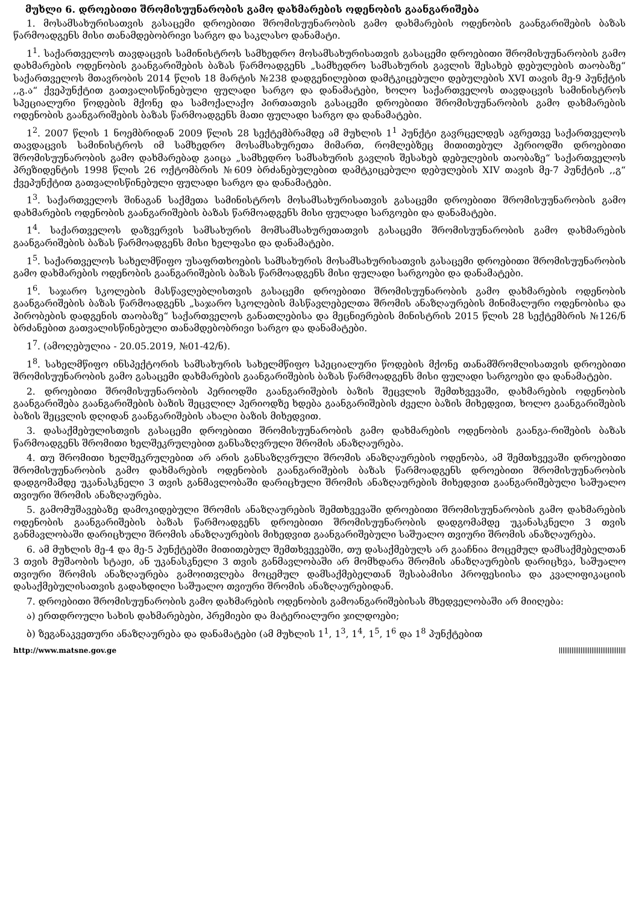მუხლი 6. დროებითი შრომისუუნარობის გამო დახმარების ოდენობის გაანგარიშება
1. მოსამსახურისათვის გასაცემი დროებითი შრომისუუნარობის გამო დახმარების ოდენობის გაანგარიშების ბაზას წარმოადგენს მისი თანამდებობრივი სარგო და საკლასო დანამატი.
1<sup>1</sup>. საქართველოს თავდაცვის სამინისტროს სამხედრო მოსამსახურისათვის გასაცემი დროებითი შრომისუუნარობის გამო დახმარების ოდენობის გაანგარიშების ბაზას წარმოადგენს „სამხედრო სამსახურის გავლის შესახებ დებულების თაობაზე“ საქართველოს მთავრობის 2014 წლის 18 მარტის №238 დადგენილებით დამტკიცებული დებულების XVI თავის მე-9 პუნქტის ,,გ.ა“ ქვეპუნქტით გათვალისწინებული ფულადი სარგო და დანამატები, ხოლო საქართველოს თავდაცვის სამინისტროს სპეციალური წოდების მქონე და სამოქალაქო პირთათვის გასაცემი დროებითი შრომისუუნარობის გამო დახმარების ოდენობის გაანგარიშების ბაზას წარმოადგენს მათი ფულადი სარგო და დანამატები.
1<sup>2</sup>. 2007 წლის 1 ნოემბრიდან 2009 წლის 28 სექტემბრამდე ამ მუხლის 1<sup>1</sup> პუნქტი გავრცელდეს აგრეთვე საქართველოს თავდაცვის სამინისტროს იმ სამხედრო მოსამსახურეთა მიმართ, რომლებზეც მითითებულ პერიოდში დროებითი შრომისუუნარობის გამო დახმარებად გაიცა „სამხედრო სამსახურის გავლის შესახებ დებულების თაობაზე“ საქართველოს პრეზიდენტის 1998 წლის 26 ოქტომბრის №609 ბრძანებულებით დამტკიცებული დებულების XIV თავის მე-7 პუნქტის ,,გ“ ქვეპუნქტით გათვალისწინებული ფულადი სარგო და დანამატები.
1<sup>3</sup>. საქართველოს შინაგან საქმეთა სამინისტროს მოსამსახურისათვის გასაცემი დროებითი შრომისუუნარობის გამო დახმარების ოდენობის გაანგარიშების ბაზას წარმოადგენს მისი ფულადი სარგოები და დანამატები.
1<sup>4</sup>. საქართველოს დაზვერვის სამსახურის მომსამსახურეთათვის გასაცემი შრომისუუნარობის გამო დახმარების გაანგარიშების ბაზას წარმოადგენს მისი ხელფასი და დანამატები.
1<sup>5</sup>. საქართველოს სახელმწიფო უსაფრთხოების სამსახურის მოსამსახურისათვის გასაცემი დროებითი შრომისუუნარობის გამო დახმარების ოდენობის გაანგარიშების ბაზას წარმოადგენს მისი ფულადი სარგოები და დანამატები.
1<sup>6</sup>. საჯარო სკოლების მასწავლებლისთვის გასაცემი დროებითი შრომისუუნარობის გამო დახმარების ოდენობის გაანგარიშების ბაზას წარმოადგენს „საჯარო სკოლების მასწავლებელთა შრომის ანაზღაურების მინიმალური ოდენობისა და პირობების დადგენის თაობაზე“ საქართველოს განათლებისა და მეცნიერების მინისტრის 2015 წლის 28 სექტემბრის №126/ნ ბრძანებით გათვალისწინებული თანამდებობრივი სარგო და დანამატები.
1<sup>7</sup>. (ამოღებულია - 20.05.2019, №01-42/ნ).
1<sup>8</sup>. სახელმწიფო ინსპექტორის სამსახურის სახელმწიფო სპეციალური წოდების მქონე თანამშრომლისათვის დროებითი შრომისუუნარობის გამო გასაცემი დახმარების გაანგარიშების ბაზას წარმოადგენს მისი ფულადი სარგოები და დანამატები.
2. დროებითი შრომისუუნარობის პერიოდში გაანგარიშების ბაზის შეცვლის შემთხვევაში, დახმარების ოდენობის გაანგარიშება გაანგარიშების ბაზის შეცვლილ პერიოდზე ხდება გაანგარიშების ძველი ბაზის მიხედვით, ხოლო გაანგარიშების ბაზის შეცვლის დღიდან გაანგარიშების ახალი ბაზის მიხედვით.
3. დასაქმებულისთვის გასაცემი დროებითი შრომისუუნარობის გამო დახმარების ოდენობის გაანგა-რიშების ბაზას წარმოადგენს შრომითი ხელშეკრულებით განსაზღვრული შრომის ანაზღაურება.
4. თუ შრომითი ხელშეკრულებით არ არის განსაზღვრული შრომის ანაზღაურების ოდენობა, ამ შემთხვევაში დროებითი შრომისუუნარობის გამო დახმარების ოდენობის გაანგარიშების ბაზას წარმოადგენს დროებითი შრომისუუნარობის დადგომამდე უკანასკნელი 3 თვის განმავლობაში დარიცხული შრომის ანაზღაურების მიხედვით გაანგარიშებული საშუალო თვიური შრომის ანაზღაურება.
5. გამომუშავებაზე დამოკიდებული შრომის ანაზღაურების შემთხვევაში დროებითი შრომისუუნარობის გამო დახმარების ოდენობის გაანგარიშების ბაზას წარმოადგენს დროებითი შრომისუუნარობის დადგომამდე უკანასკნელი 3 თვის განმავლობაში დარიცხული შრომის ანაზღაურების მიხედვით გაანგარიშებული საშუალო თვიური შრომის ანაზღაურება.
6. ამ მუხლის მე-4 და მე-5 პუნქტებში მითითებულ შემთხვევებში, თუ დასაქმებულს არ გააჩნია მოცემულ დამსაქმებელთან 3 თვის მუშაობის სტაჟი, ან უკანასკნელი 3 თვის განმავლობაში არ მომხდარა შრომის ანაზღაურების დარიცხვა, საშუალო თვიური შრომის ანაზღაურება გამოითვლება მოცემულ დამსაქმებელთან შესაბამისი პროფესიისა და კვალიფიკაციის დასაქმებულისათვის გადახდილი საშუალო თვიური შრომის ანაზღაურებიდან.
7. დროებითი შრომისუუნარობის გამო დახმარების ოდენობის გამოანგარიშებისას მხედველობაში არ მიიღება:
ა) ერთდროული სახის დახმარებები, პრემიები და მატერიალური ჯილდოები;
ბ) ზეგანაკვეთური ანაზღაურება და დანამატები (ამ მუხლის 1<sup>1</sup>, 1<sup>3</sup>, 1<sup>4</sup>, 1<sup>5</sup>, 1<sup>6</sup> და 1<sup>8</sup> პუნქტებით
http://www.matsne.gov.ge